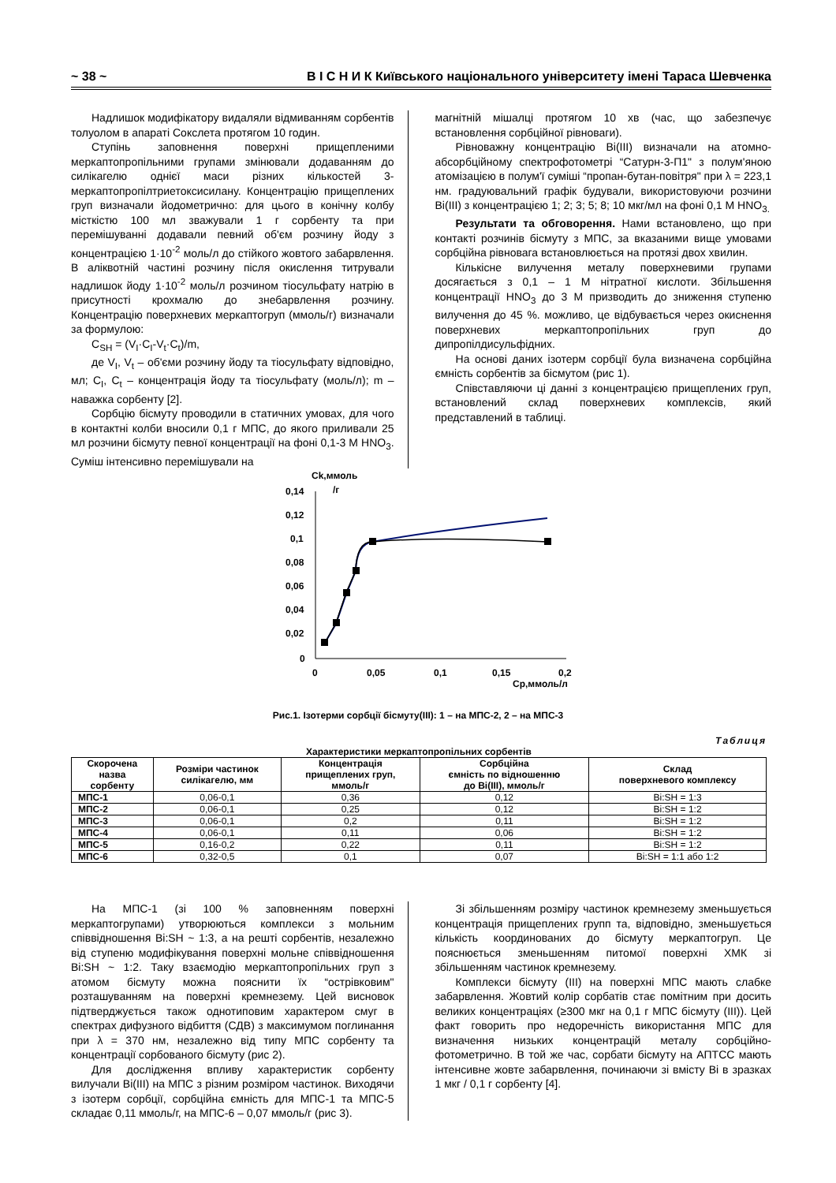~ 38 ~ В І С Н И К Київського національного університету імені Тараса Шевченка
Надлишок модифікатору видаляли відмиванням сорбентів толуолом в апараті Сокслета протягом 10 годин.
Ступінь заповнення поверхні прищепленими меркаптопропільними групами змінювали додаванням до силікагелю однієї маси різних кількостей 3-меркаптопропілтриетоксисилану. Концентрацію прищеплених груп визначали йодометрично: для цього в конічну колбу місткістю 100 мл зважували 1 г сорбенту та при перемішуванні додавали певний об'єм розчину йоду з концентрацією 1·10<sup>-2</sup> моль/л до стійкого жовтого забарвлення. В аліквотній частині розчину після окислення титрували надлишок йоду 1·10<sup>-2</sup> моль/л розчином тіосульфату натрію в присутності крохмалю до знебарвлення розчину. Концентрацію поверхневих меркаптогруп (ммоль/г) визначали за формулою:
C<sub>SH</sub> = (V<sub>I</sub>·C<sub>I</sub>-V<sub>t</sub>·C<sub>t</sub>)/m,
де V<sub>I</sub>, V<sub>t</sub> – об'єми розчину йоду та тіосульфату відповідно, мл; C<sub>I</sub>, C<sub>t</sub> – концентрація йоду та тіосульфату (моль/л); m – наважка сорбенту [2].
Сорбцію бісмуту проводили в статичних умовах, для чого в контактні колби вносили 0,1 г МПС, до якого приливали 25 мл розчини бісмуту певної концентрації на фоні 0,1-3 М HNO<sub>3</sub>. Суміш інтенсивно перемішували на
магнітній мішалці протягом 10 хв (час, що забезпечує встановлення сорбційної рівноваги).
Рівноважну концентрацію Bi(III) визначали на атомно-абсорбційному спектрофотометрі “Сатурн-3-П1" з полум'яною атомізацією в полум'ї суміші “пропан-бутан-повітря" при λ = 223,1 нм. градуювальний графік будували, використовуючи розчини Bi(III) з концентрацією 1; 2; 3; 5; 8; 10 мкг/мл на фоні 0,1 М HNO<sub>3.</sub>
Результати та обговорення. Нами встановлено, що при контакті розчинів бісмуту з МПС, за вказаними вище умовами сорбційна рівновага встановлюється на протязі двох хвилин.
Кількісне вилучення металу поверхневими групами досягається з 0,1 – 1 М нітратної кислоти. Збільшення концентрації HNO<sub>3</sub> до 3 М призводить до зниження ступеню вилучення до 45 %. можливо, це відбувається через окиснення поверхневих меркаптопропільних груп до дипропілдисульфідних.
На основі даних ізотерм сорбції була визначена сорбційна ємність сорбентів за бісмутом (рис 1).
Співставляючи ці данні з концентрацією прищеплених груп, встановлений склад поверхневих комплексів, який представлений в таблиці.
Ck,ммоль
/г
0,14
0,12
0,1
0,08
0,06
0,04
0,02
0
0
0,05
0,1
0,15
0,2
Cp,ммоль/л
Рис.1. Ізотерми сорбції бісмуту(III): 1 – на МПС-2, 2 – на МПС-3
Таблиця
Характеристики меркаптопропільних сорбентів
| Скорочена назва сорбенту | Розміри частинок силікагелю, мм | Концентрація прищеплених груп, ммоль/г | Сорбційна ємність по відношенню до Bi(III), ммоль/г | Склад поверхневого комплексу |
| --- | --- | --- | --- | --- |
| МПС-1 | 0,06-0,1 | 0,36 | 0,12 | Bi:SH = 1:3 |
| МПС-2 | 0,06-0,1 | 0,25 | 0,12 | Bi:SH = 1:2 |
| МПС-3 | 0,06-0,1 | 0,2 | 0,11 | Bi:SH = 1:2 |
| МПС-4 | 0,06-0,1 | 0,11 | 0,06 | Bi:SH = 1:2 |
| МПС-5 | 0,16-0,2 | 0,22 | 0,11 | Bi:SH = 1:2 |
| МПС-6 | 0,32-0,5 | 0,1 | 0,07 | Bi:SH = 1:1 або 1:2 |
На МПС-1 (зі 100 % заповненням поверхні меркаптогрупами) утворюються комплекси з мольним співвідношення Bi:SH ~ 1:3, а на решті сорбентів, незалежно від ступеню модифікування поверхні мольне співвідношення Bi:SH ~ 1:2. Таку взаємодію меркаптопропільних груп з атомом бісмуту можна пояснити їх “острівковим" розташуванням на поверхні кремнезему. Цей висновок підтверджується також однотиповим характером смуг в спектрах дифузного відбиття (СДВ) з максимумом поглинання при λ = 370 нм, незалежно від типу МПС сорбенту та концентрації сорбованого бісмуту (рис 2).
Для дослідження впливу характеристик сорбенту вилучали Bi(III) на МПС з різним розміром частинок. Виходячи з ізотерм сорбції, сорбційна ємність для МПС-1 та МПС-5 складає 0,11 ммоль/г, на МПС-6 – 0,07 ммоль/г (рис 3).
Зі збільшенням розміру частинок кремнезему зменьшується концентрація прищеплених групп та, відповідно, зменьшується кількість координованих до бісмуту меркаптогруп. Це пояснюється зменьшенням питомої поверхні ХМК зі збільшенням частинок кремнезему.
Комплекси бісмуту (III) на поверхні МПС мають слабке забарвлення. Жовтий колір сорбатів стає помітним при досить великих концентраціях (≥300 мкг на 0,1 г МПС бісмуту (III)). Цей факт говорить про недоречність використання МПС для визначення низьких концентрацій металу сорбційно-фотометрично. В той же час, сорбати бісмуту на АПТСС мають інтенсивне жовте забарвлення, починаючи зі вмісту Bi в зразках 1 мкг / 0,1 г сорбенту [4].